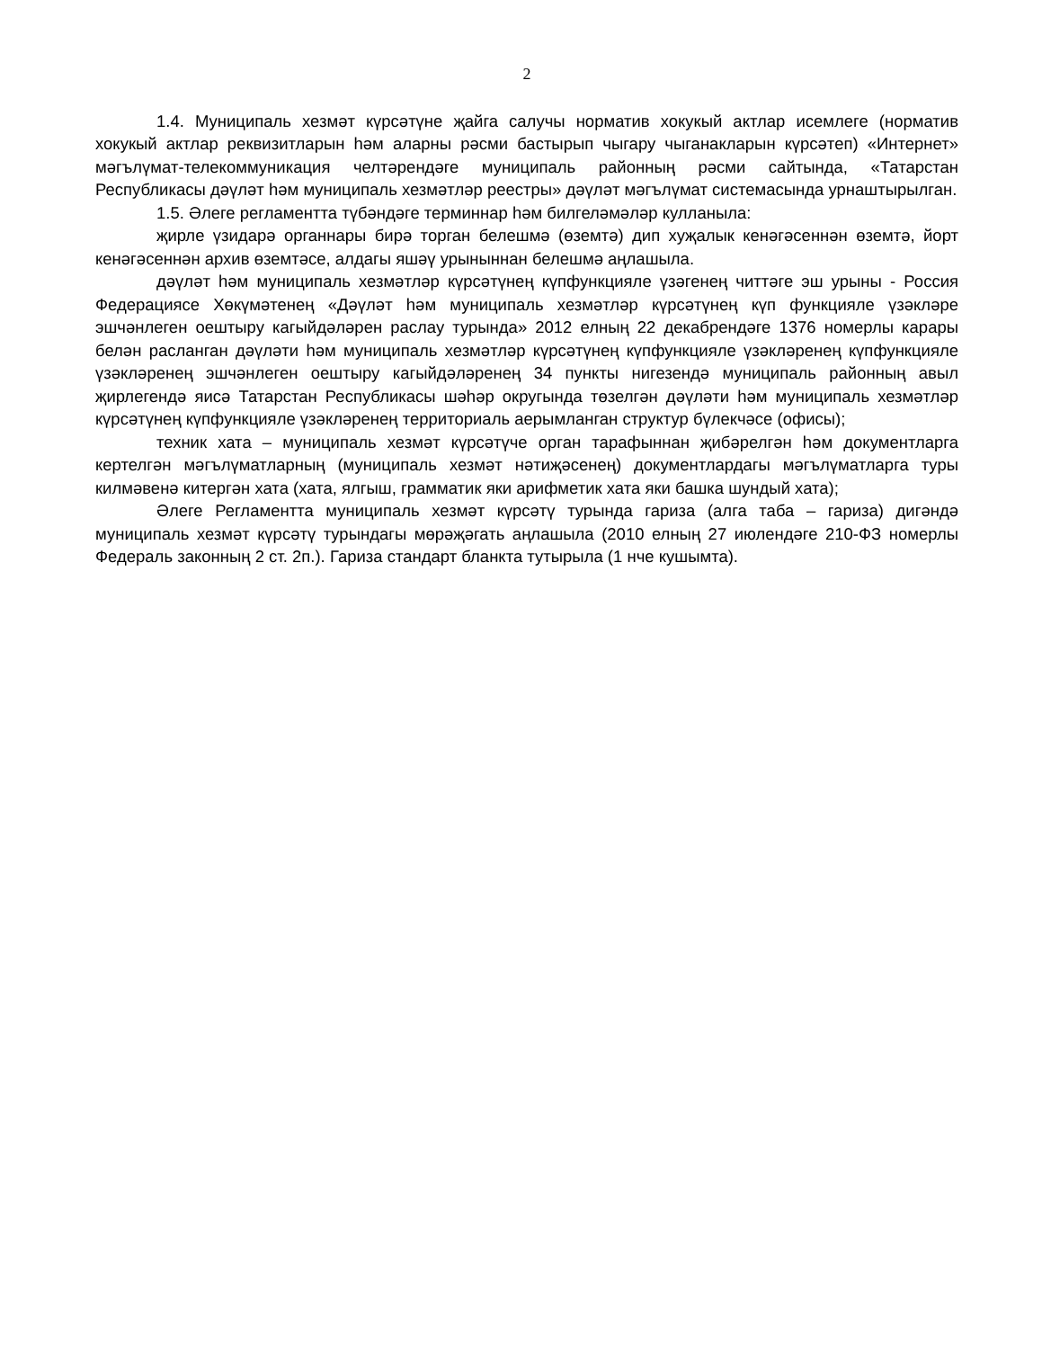2
1.4. Муниципаль хезмәт күрсәтүне җайга салучы норматив хокукый актлар исемлеге (норматив хокукый актлар реквизитларын һәм аларны рәсми бастырып чыгару чыганакларын күрсәтеп) «Интернет» мәгълүмат-телекоммуникация челтәрендәге муниципаль районның рәсми сайтында, «Татарстан Республикасы дәүләт һәм муниципаль хезмәтләр реестры» дәүләт мәгълүмат системасында урнаштырылган.
1.5. Әлеге регламентта түбәндәге терминнар һәм билгеләмәләр кулланыла:
җирле үзидарә органнары бирә торган белешмә (өземтә) дип хуҗалык кенәгәсеннән өземтә, йорт кенәгәсеннән архив өземтәсе, алдагы яшәү урыныннан белешмә аңлашыла.
дәүләт һәм муниципаль хезмәтләр күрсәтүнең күпфункцияле үзәгенең читтәге эш урыны - Россия Федерациясе Хөкүмәтенең «Дәүләт һәм муниципаль хезмәтләр күрсәтүнең күп функцияле үзәкләре эшчәнлеген оештыру кагыйдәләрен раслау турында» 2012 елның 22 декабрендәге 1376 номерлы карары белән расланган дәүләти һәм муниципаль хезмәтләр күрсәтүнең күпфункцияле үзәкләренең күпфункцияле үзәкләренең эшчәнлеген оештыру кагыйдәләренең 34 пункты нигезендә муниципаль районның авыл җирлегендә яисә Татарстан Республикасы шәһәр округында төзелгән дәүләти һәм муниципаль хезмәтләр күрсәтүнең күпфункцияле үзәкләренең территориаль аерымланган структур бүлекчәсе (офисы);
техник хата – муниципаль хезмәт күрсәтүче орган тарафыннан җибәрелгән һәм документларга кертелгән мәгълүматларның (муниципаль хезмәт нәтиҗәсенең) документлардагы мәгълүматларга туры килмәвенә китергән хата (хата, ялгыш, грамматик яки арифметик хата яки башка шундый хата);
Әлеге Регламентта муниципаль хезмәт күрсәтү турында гариза (алга таба – гариза) дигәндә муниципаль хезмәт күрсәтү турындагы мөрәҗәгать аңлашыла (2010 елның 27 июлендәге 210-ФЗ номерлы Федераль законның 2 ст. 2п.). Гариза стандарт бланкта тутырыла (1 нче кушымта).